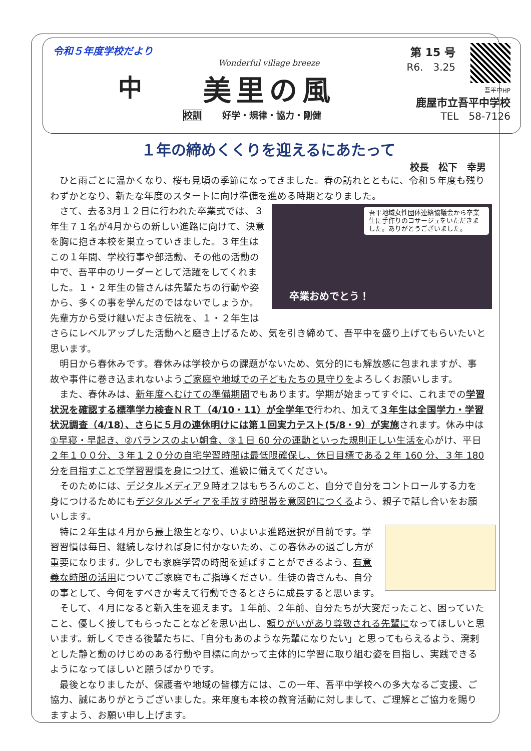令和５年度学校だより
中
Wonderful village breeze
美里の風
第 15 号
R6.　3.25
吾平中HP
鹿屋市立吾平中学校
校訓 好学・規律・協力・剛健 TEL　58-7126
１年の締めくくりを迎えるにあたって
校長　松下　幸男
ひと雨ごとに温かくなり、桜も見頃の季節になってきました。春の訪れとともに、令和５年度も残りわずかとなり、新たな年度のスタートに向け準備を進める時期となりました。
吾平地域女性団体連絡協議会から卒業生に手作りのコサージュをいただきました。ありがとうございました。
卒業おめでとう！
さて、去る3月１２日に行われた卒業式では、３年生７１名が4月からの新しい進路に向けて、決意を胸に抱き本校を巣立っていきました。３年生はこの１年間、学校行事や部活動、その他の活動の中で、吾平中のリーダーとして活躍をしてくれました。１・２年生の皆さんは先輩たちの行動や姿から、多くの事を学んだのではないでしょうか。先輩方から受け継いだよき伝統を、１・２年生はさらにレベルアップした活動へと磨き上げるため、気を引き締めて、吾平中を盛り上げてもらいたいと思います。
明日から春休みです。春休みは学校からの課題がないため、気分的にも解放感に包まれますが、事故や事件に巻き込まれないようご家庭や地域での子どもたちの見守りをよろしくお願いします。
また、春休みは、新年度へむけての準備期間でもあります。学期が始まってすぐに、これまでの学習状況を確認する標準学力検査ＮＲＴ（4/10・11）が全学年で行われ、加えて３年生は全国学力・学習状況調査（4/18）、さらに５月の連休明けには第１回実力テスト(5/8・9）が実施されます。休み中は①早寝・早起き、②バランスのよい朝食、③１日 60 分の運動といった規則正しい生活を心がけ、平日２年１００分、３年１２０分の自宅学習時間は最低限確保し、休日目標である２年 160 分、３年 180 分を目指すことで学習習慣を身につけて、進級に備えてください。
そのためには、デジタルメディア９時オフはもちろんのこと、自分で自分をコントロールする力を身につけるためにもデジタルメディアを手放す時間帯を意図的につくるよう、親子で話し合いをお願いします。
特に２年生は４月から最上級生となり、いよいよ進路選択が目前です。学習習慣は毎日、継続しなければ身に付かないため、この春休みの過ごし方が重要になります。少しでも家庭学習の時間を延ばすことができるよう、有意義な時間の活用についてご家庭でもご指導ください。生徒の皆さんも、自分の事として、今何をすべきか考えて行動できるとさらに成長すると思います。
そして、４月になると新入生を迎えます。１年前、２年前、自分たちが大変だったこと、困っていたこと、優しく接してもらったことなどを思い出し、頼りがいがあり尊敬される先輩になってほしいと思います。新しくできる後輩たちに、「自分もあのような先輩になりたい」と思ってもらえるよう、溌剌とした静と動のけじめのある行動や目標に向かって主体的に学習に取り組む姿を目指し、実践できるようになってほしいと願うばかりです。
最後となりましたが、保護者や地域の皆様方には、この一年、吾平中学校への多大なるご支援、ご協力、誠にありがとうございました。来年度も本校の教育活動に対しまして、ご理解とご協力を賜りますよう、お願い申し上げます。